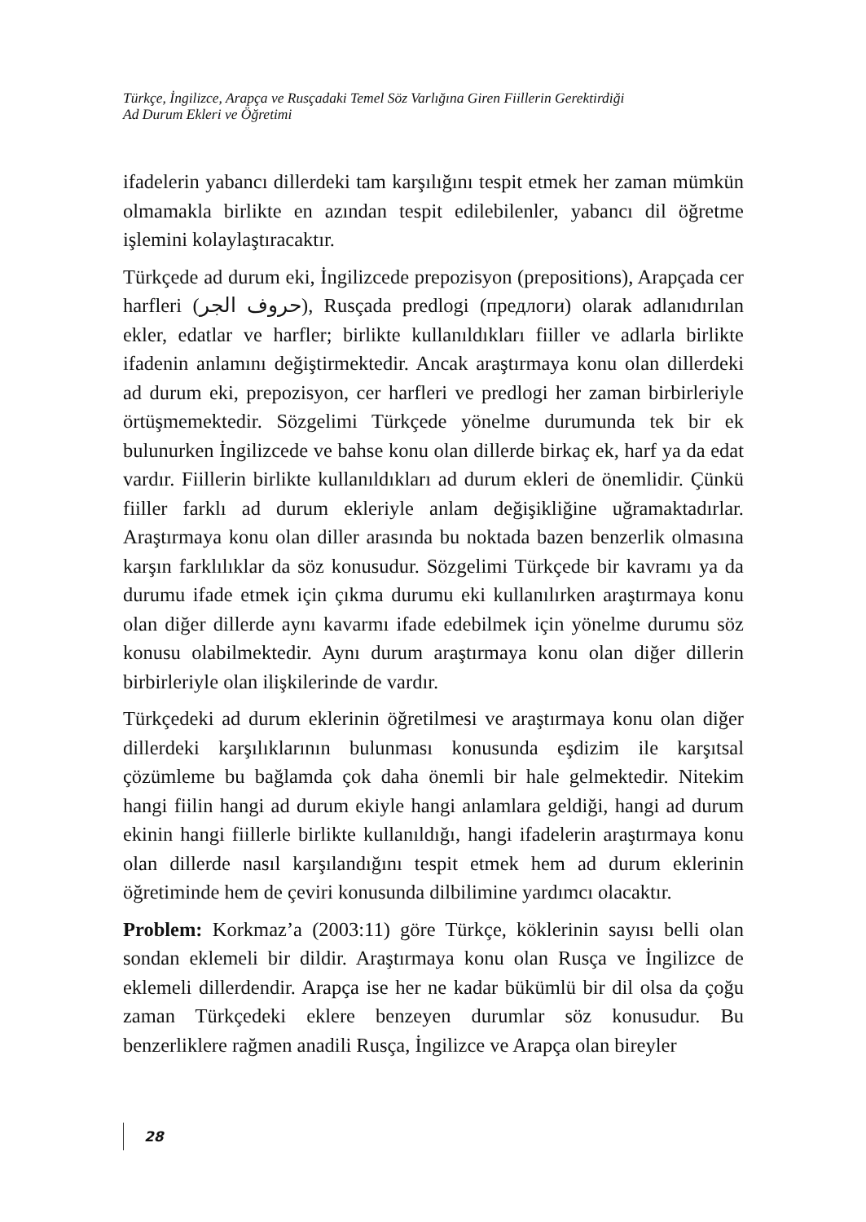Türkçe, İngilizce, Arapça ve Rusçadaki Temel Söz Varlığına Giren Fiillerin Gerektirdiği
Ad Durum Ekleri ve Öğretimi
ifadelerin yabancı dillerdeki tam karşılığını tespit etmek her zaman mümkün olmamakla birlikte en azından tespit edilebilenler, yabancı dil öğretme işlemini kolaylaştıracaktır.
Türkçede ad durum eki, İngilizcede prepozisyon (prepositions), Arapçada cer harfleri (حروف الجر), Rusçada predlogi (предлоги) olarak adlanıdırılan ekler, edatlar ve harfler; birlikte kullanıldıkları fiiller ve adlarla birlikte ifadenin anlamını değiştirmektedir. Ancak araştırmaya konu olan dillerdeki ad durum eki, prepozisyon, cer harfleri ve predlogi her zaman birbirleriyle örtüşmemektedir. Sözgelimi Türkçede yönelme durumunda tek bir ek bulunurken İngilizcede ve bahse konu olan dillerde birkaç ek, harf ya da edat vardır. Fiillerin birlikte kullanıldıkları ad durum ekleri de önemlidir. Çünkü fiiller farklı ad durum ekleriyle anlam değişikliğine uğramaktadırlar. Araştırmaya konu olan diller arasında bu noktada bazen benzerlik olmasına karşın farklılıklar da söz konusudur. Sözgelimi Türkçede bir kavramı ya da durumu ifade etmek için çıkma durumu eki kullanılırken araştırmaya konu olan diğer dillerde aynı kavarmı ifade edebilmek için yönelme durumu söz konusu olabilmektedir. Aynı durum araştırmaya konu olan diğer dillerin birbirleriyle olan ilişkilerinde de vardır.
Türkçedeki ad durum eklerinin öğretilmesi ve araştırmaya konu olan diğer dillerdeki karşılıklarının bulunması konusunda eşdizim ile karşıtsal çözümleme bu bağlamda çok daha önemli bir hale gelmektedir. Nitekim hangi fiilin hangi ad durum ekiyle hangi anlamlara geldiği, hangi ad durum ekinin hangi fiillerle birlikte kullanıldığı, hangi ifadelerin araştırmaya konu olan dillerde nasıl karşılandığını tespit etmek hem ad durum eklerinin öğretiminde hem de çeviri konusunda dilbilimine yardımcı olacaktır.
Problem: Korkmaz’a (2003:11) göre Türkçe, köklerinin sayısı belli olan sondan eklemeli bir dildir. Araştırmaya konu olan Rusça ve İngilizce de eklemeli dillerdendir. Arapça ise her ne kadar bükümlü bir dil olsa da çoğu zaman Türkçedeki eklere benzeyen durumlar söz konusudur. Bu benzerliklere rağmen anadili Rusça, İngilizce ve Arapça olan bireyler
28